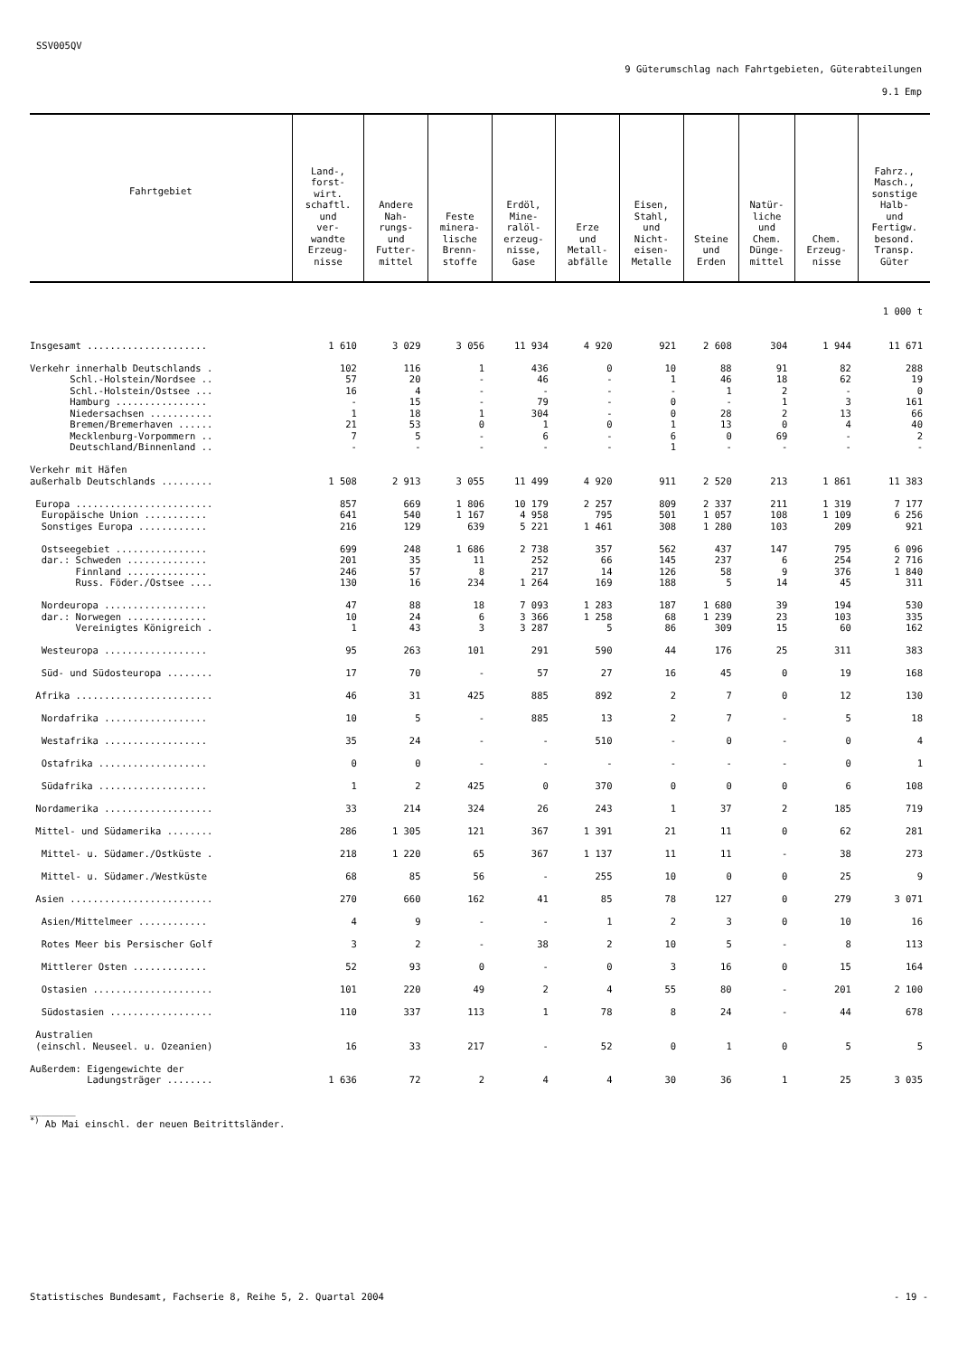SSV005QV
9 Güterumschlag nach Fahrtgebieten, Güterabteilungen
9.1 Emp
| Fahrtgebiet | Land-, forst- wirt. schaftl. und ver- wandte Erzeug- nisse | Andere Nah- rungs- und Futter- mittel | Feste minera- lische Brenn- stoffe | Erdöl, Mine- ralöl- erzeug- nisse, Gase | Erze und Metall- abfälle | Eisen, Stahl, und Nicht- eisen- Metalle | Steine und Erden | Natür- liche und Chem. Dünge- mittel | Chem. Erzeug- nisse | Fahrz., Masch., sonstige Halb- und Fertigw. besond. Transp. Güter |
| --- | --- | --- | --- | --- | --- | --- | --- | --- | --- | --- |
| 1 000 t | | | | | | | | | | |
| Insgesamt ..................... | 1 610 | 3 029 | 3 056 | 11 934 | 4 920 | 921 | 2 608 | 304 | 1 944 | 11 671 |
| Verkehr innerhalb Deutschlands . | 102 | 116 | 1 | 436 | 0 | 10 | 88 | 91 | 82 | 288 |
| Schl.-Holstein/Nordsee .. | 57 | 20 | - | 46 | - | 1 | 46 | 18 | 62 | 19 |
| Schl.-Holstein/Ostsee ... | 16 | 4 | - | - | - | - | 1 | 2 | - | 0 |
| Hamburg ................ | - | 15 | - | 79 | - | 0 | - | 1 | 3 | 161 |
| Niedersachsen ........... | 1 | 18 | 1 | 304 | - | 0 | 28 | 2 | 13 | 66 |
| Bremen/Bremerhaven ...... | 21 | 53 | 0 | 1 | 0 | 1 | 13 | 0 | 4 | 40 |
| Mecklenburg-Vorpommern .. | 7 | 5 | - | 6 | - | 6 | 0 | 69 | - | 2 |
| Deutschland/Binnenland .. | - | - | - | - | - | 1 | - | - | - | - |
| Verkehr mit Häfen außerhalb Deutschlands ......... | 1 508 | 2 913 | 3 055 | 11 499 | 4 920 | 911 | 2 520 | 213 | 1 861 | 11 383 |
| Europa ........................ | 857 | 669 | 1 806 | 10 179 | 2 257 | 809 | 2 337 | 211 | 1 319 | 7 177 |
| Europäische Union ........... | 641 | 540 | 1 167 | 4 958 | 795 | 501 | 1 057 | 108 | 1 109 | 6 256 |
| Sonstiges Europa ............ | 216 | 129 | 639 | 5 221 | 1 461 | 308 | 1 280 | 103 | 209 | 921 |
| Ostseegebiet ................ | 699 | 248 | 1 686 | 2 738 | 357 | 562 | 437 | 147 | 795 | 6 096 |
| dar.: Schweden .............. | 201 | 35 | 11 | 252 | 66 | 145 | 237 | 6 | 254 | 2 716 |
| Finnland .............. | 246 | 57 | 8 | 217 | 14 | 126 | 58 | 9 | 376 | 1 840 |
| Russ. Föder./Ostsee .... | 130 | 16 | 234 | 1 264 | 169 | 188 | 5 | 14 | 45 | 311 |
| Nordeuropa .................. | 47 | 88 | 18 | 7 093 | 1 283 | 187 | 1 680 | 39 | 194 | 530 |
| dar.: Norwegen .............. | 10 | 24 | 6 | 3 366 | 1 258 | 68 | 1 239 | 23 | 103 | 335 |
| Vereinigtes Königreich . | 1 | 43 | 3 | 3 287 | 5 | 86 | 309 | 15 | 60 | 162 |
| Westeuropa .................. | 95 | 263 | 101 | 291 | 590 | 44 | 176 | 25 | 311 | 383 |
| Süd- und Südosteuropa ........ | 17 | 70 | - | 57 | 27 | 16 | 45 | 0 | 19 | 168 |
| Afrika ........................ | 46 | 31 | 425 | 885 | 892 | 2 | 7 | 0 | 12 | 130 |
| Nordafrika .................. | 10 | 5 | - | 885 | 13 | 2 | 7 | - | 5 | 18 |
| Westafrika .................. | 35 | 24 | - | - | 510 | - | 0 | - | 0 | 4 |
| Ostafrika ................... | 0 | 0 | - | - | - | - | - | - | 0 | 1 |
| Südafrika ................... | 1 | 2 | 425 | 0 | 370 | 0 | 0 | 0 | 6 | 108 |
| Nordamerika ................... | 33 | 214 | 324 | 26 | 243 | 1 | 37 | 2 | 185 | 719 |
| Mittel- und Südamerika ........ | 286 | 1 305 | 121 | 367 | 1 391 | 21 | 11 | 0 | 62 | 281 |
| Mittel- u. Südamer./Ostküste . | 218 | 1 220 | 65 | 367 | 1 137 | 11 | 11 | - | 38 | 273 |
| Mittel- u. Südamer./Westküste | 68 | 85 | 56 | - | 255 | 10 | 0 | 0 | 25 | 9 |
| Asien ......................... | 270 | 660 | 162 | 41 | 85 | 78 | 127 | 0 | 279 | 3 071 |
| Asien/Mittelmeer ............ | 4 | 9 | - | - | 1 | 2 | 3 | 0 | 10 | 16 |
| Rotes Meer bis Persischer Golf | 3 | 2 | - | 38 | 2 | 10 | 5 | - | 8 | 113 |
| Mittlerer Osten ............. | 52 | 93 | 0 | - | 0 | 3 | 16 | 0 | 15 | 164 |
| Ostasien ..................... | 101 | 220 | 49 | 2 | 4 | 55 | 80 | - | 201 | 2 100 |
| Südostasien .................. | 110 | 337 | 113 | 1 | 78 | 8 | 24 | - | 44 | 678 |
| Australien (einschl. Neuseel. u. Ozeanien) | 16 | 33 | 217 | - | 52 | 0 | 1 | 0 | 5 | 5 |
| Außerdem: Eigengewichte der Ladungsträger ........ | 1 636 | 72 | 2 | 4 | 4 | 30 | 36 | 1 | 25 | 3 035 |
________
<sup>*)</sup> Ab Mai einschl. der neuen Beitrittsländer.
Statistisches Bundesamt, Fachserie 8, Reihe 5, 2. Quartal 2004 - 19 -